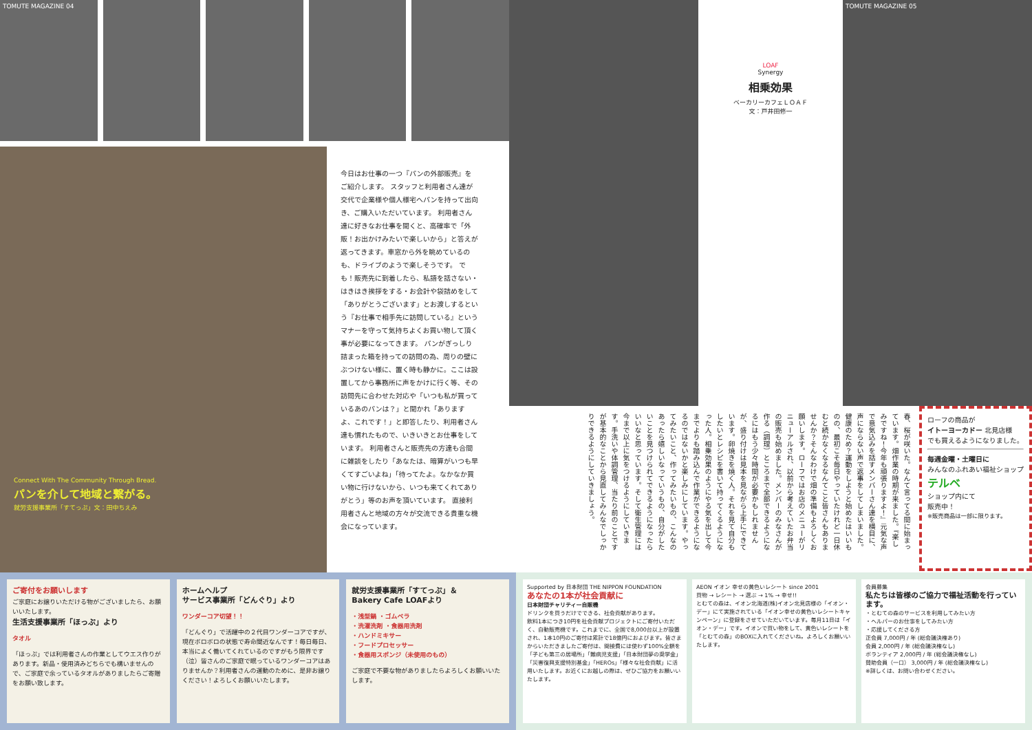TOMUTE MAGAZINE 04
Connect With The Community Through Bread.
パンを介して地域と繋がる。
就労支援事業所「すてっぷ」文：田中ちえみ
今日はお仕事の一つ『パンの外部販売』をご紹介します。 スタッフと利用者さん達が交代で企業様や個人様宅へパンを持って出向き、ご購入いただいています。 利用者さん達に好きなお仕事を聞くと、高確率で「外販！お出かけみたいで楽しいから」と答えが返ってきます。車窓から外を眺めているのも、ドライブのようで楽しそうです。 でも！販売先に到着したら、私語を話さない・はきはき挨拶をする・お会計や袋詰めをして「ありがとうございます」とお渡しするという『お仕事で相手先に訪問している』というマナーを守って気持ちよくお買い物して頂く事が必要になってきます。 パンがぎっしり詰まった箱を持っての訪問の為、周りの壁にぶつけない様に、置く時も静かに。ここは設置してから事務所に声をかけに行く等、その訪問先に合わせた対応や「いつも私が買っているあのパンは？」と聞かれ「ありますよ、これです！」と即答したり、利用者さん達も慣れたもので、いきいきとお仕事をしています。 利用者さんと販売先の方達も合間に雑談をしたり「あなたは、暗算がいつも早くてすごいよね」「待ってたよ。なかなか買い物に行けないから、いつも来てくれてありがとう」等のお声を頂いています。 直接利用者さんと地域の方々が交流できる貴重な機会になっています。
LOAF
Synergy
相乗効果
ベーカリーカフェＬＯＡＦ
文：戸井田修一
TOMUTE MAGAZINE 05
春、桜が咲いた。なんて言ってる間に始まっています。畑作業の時期が来ました。『楽しみですね！今年も頑張りますよ！』元気な声で意気込みを話すメンバーさん達を横目に、声にならない声で返事をしてしまいました。健康のため？運動をしようと始めたはいいものの、最初こそ毎日やっていたけれど一日休むと続かなくなるなんてこと皆さんもありませんか？そんなわけで畑の準備もよろしくお願いします。ローフではお店のメニューがリニューアルされ、以前から考えていたお弁当の販売も始めました。メンバーのみなさんが作る（調理）ところまで全部できるようになるにはもう少々時間が必要かもしれませんが、盛り付けは見本を見ながら上手にできています。卵焼きを焼く人。それを見て自分もしたいとレシピを書いて持ってくるようになった人。相乗効果のようにやる気を出して今までよりも踏み込んで作業ができるようになるのではないかと楽しみにしています。やってみたいこと、作ってみたいもの、こんなのあったら嬉しいなっていうもの、自分がしたいことを見つけられてできるようになったらいいなと思っています。そして衛生管理には今まで以上に気をつけるようにしていきます。手洗いや体調管理、当たり前のことですが基本的なことから見直してみんなでしっかりできるようにしていきましょう。
ローフの商品が
イトーヨーカドー 北見店様
でも買えるようになりました。
毎週金曜・土曜日に
みんなのふれあい福祉ショップ
テルベ
ショップ内にて
販売中！
※販売商品は一部に限ります。
ご寄付をお願いします
ご家庭にお譲りいただける物がございましたら、お願いいたします。
生活支援事業所「ほっぷ」より
タオル
「ほっぷ」では利用者さんの作業としてウエス作りがあります。新品・使用済みどちらでも構いませんので、ご家庭で余っているタオルがありましたらご寄贈をお願い致します。
ホームヘルプ
サービス事業所「どんぐり」より
ワンダーコア切望！！
「どんぐり」で活躍中の２代目ワンダーコアですが、現在ボロボロの状態で寿命間近なんです！毎日毎日、本当によく働いてくれているのですがもう限界です（泣）皆さんのご家庭で眠っているワンダーコアはありませんか？利用者さんの運動のために、是非お譲りください！よろしくお願いいたします。
就労支援事業所「すてっぷ」＆
Bakery Cafe LOAFより
・浅型鍋 ・ゴムベラ
・洗濯洗剤 ・食器用洗剤
・ハンドミキサー
・フードプロセッサー
・食器用スポンジ（未使用のもの）
ご家庭で不要な物がありましたらよろしくお願いいたします。
Supported by 日本財団 THE NIPPON FOUNDATION
あなたの1本が社会貢献に
日本財団チャリティー自販機
ドリンクを買うだけでできる、社会貢献があります。
飲料1本につき10円を社会貢献プロジェクトにご寄付いただく、自動販売機です。これまでに、全国で8,000台以上が設置され、1本10円のご寄付は累計で18億円におよびます。皆さまからいただきましたご寄付は、間接費には使わず100%全額を「子ども第三の居場所」「難病児支援」「日本財団夢の奨学金」「災害復興支援特別基金」「HEROs」「様々な社会貢献」に活用いたします。お近くにお越しの際は、ぜひご協力をお願いいたします。
AEON イオン 幸せの黄色いレシート since 2001
買物 → レシート → 選ぶ → 1% → 幸せ!!
とむての森は、イオン北海道(株)イオン北見店様の「イオン・デー」にて実施されている「イオン幸せの黄色いレシートキャンペーン」に登録をさせていただいています。毎月11日は「イオン・デー」です。イオンで買い物をして、黄色いレシートを「とむての森」のBOXに入れてくださいね。よろしくお願いいたします。
会員募集
私たちは皆様のご協力で福祉活動を行っています。
・とむての森のサービスを利用してみたい方
・ヘルパーのお仕事をしてみたい方
・応援してくださる方
正会員 7,000円 / 年 (総会議決権あり)
会員 2,000円 / 年 (総会議決権なし)
ボランティア 2,000円 / 年 (総会議決権なし)
賛助会員（一口） 3,000円 / 年 (総会議決権なし)
※詳しくは、お問い合わせください。